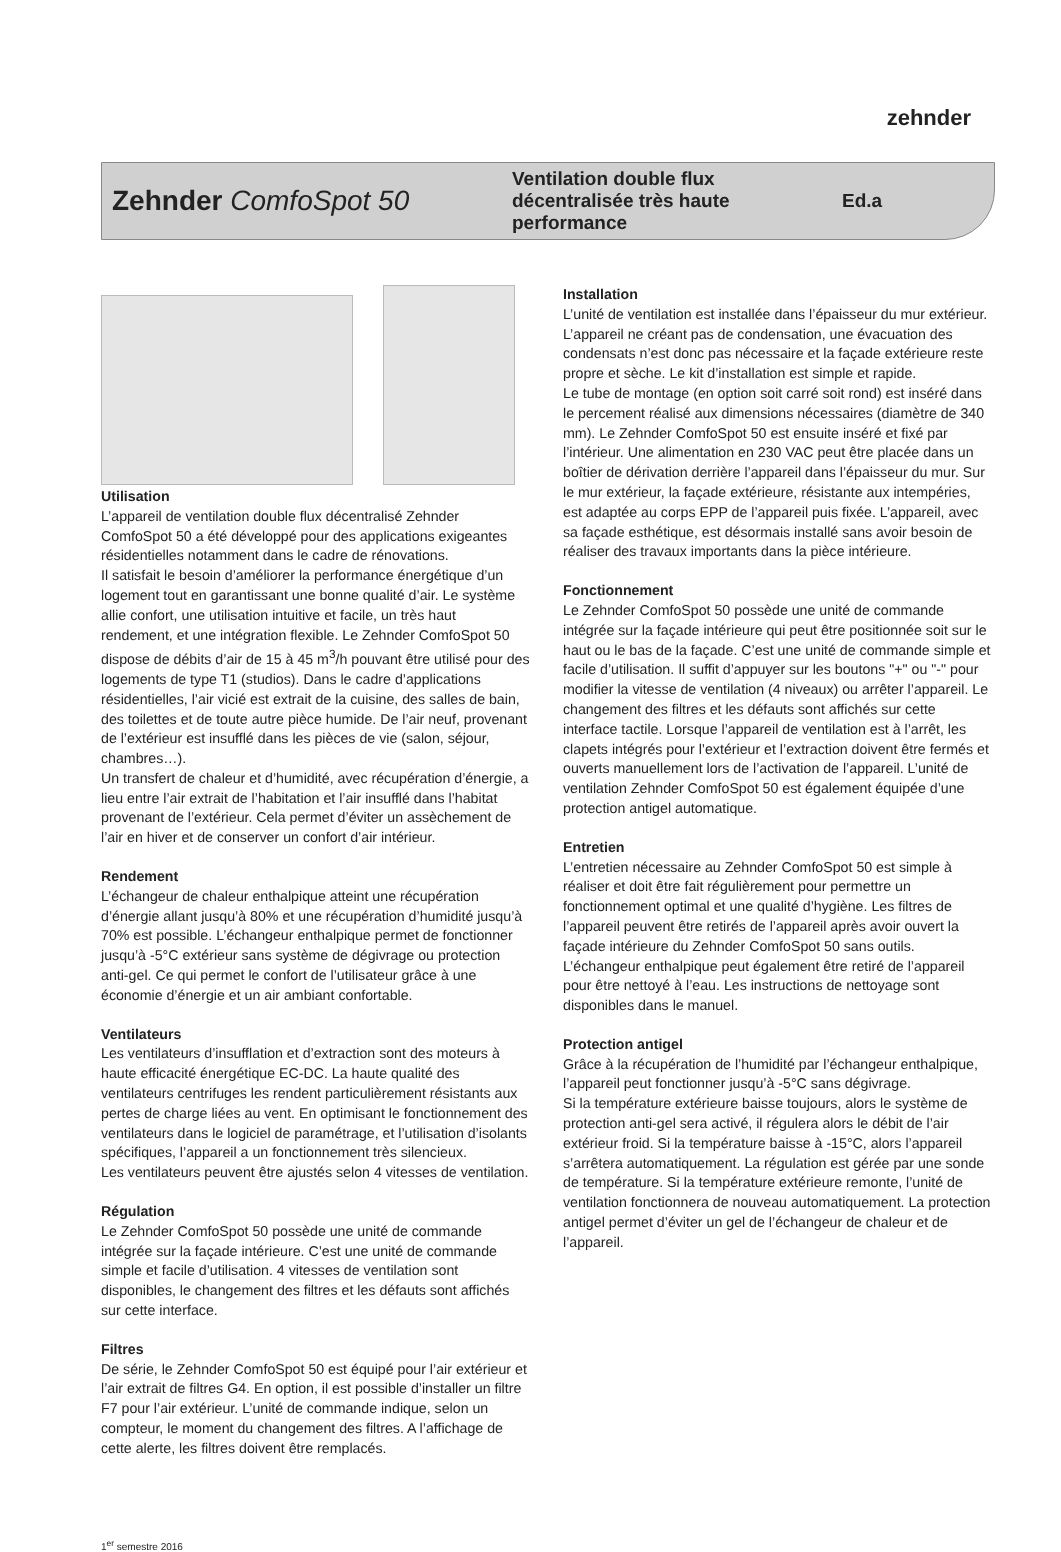zehnder
Zehnder ComfoSpot 50
Ventilation double flux décentralisée très haute performance
Ed.a
Utilisation
L’appareil de ventilation double flux décentralisé Zehnder ComfoSpot 50 a été développé pour des applications exigeantes résidentielles notamment dans le cadre de rénovations.
Il satisfait le besoin d’améliorer la performance énergétique d’un logement tout en garantissant une bonne qualité d’air. Le système allie confort, une utilisation intuitive et facile, un très haut rendement, et une intégration flexible. Le Zehnder ComfoSpot 50 dispose de débits d’air de 15 à 45 m<sup>3</sup>/h pouvant être utilisé pour des logements de type T1 (studios). Dans le cadre d’applications résidentielles, l’air vicié est extrait de la cuisine, des salles de bain, des toilettes et de toute autre pièce humide. De l’air neuf, provenant de l’extérieur est insufflé dans les pièces de vie (salon, séjour, chambres…).
Un transfert de chaleur et d’humidité, avec récupération d’énergie, a lieu entre l’air extrait de l’habitation et l’air insufflé dans l’habitat provenant de l’extérieur. Cela permet d’éviter un assèchement de l’air en hiver et de conserver un confort d’air intérieur.
Rendement
L’échangeur de chaleur enthalpique atteint une récupération d’énergie allant jusqu’à 80% et une récupération d’humidité jusqu’à 70% est possible. L’échangeur enthalpique permet de fonctionner jusqu’à -5°C extérieur sans système de dégivrage ou protection anti-gel. Ce qui permet le confort de l’utilisateur grâce à une économie d’énergie et un air ambiant confortable.
Ventilateurs
Les ventilateurs d’insufflation et d’extraction sont des moteurs à haute efficacité énergétique EC-DC. La haute qualité des ventilateurs centrifuges les rendent particulièrement résistants aux pertes de charge liées au vent. En optimisant le fonctionnement des ventilateurs dans le logiciel de paramétrage, et l’utilisation d’isolants spécifiques, l’appareil a un fonctionnement très silencieux.
Les ventilateurs peuvent être ajustés selon 4 vitesses de ventilation.
Régulation
Le Zehnder ComfoSpot 50 possède une unité de commande intégrée sur la façade intérieure. C’est une unité de commande simple et facile d’utilisation. 4 vitesses de ventilation sont disponibles, le changement des filtres et les défauts sont affichés sur cette interface.
Filtres
De série, le Zehnder ComfoSpot 50 est équipé pour l’air extérieur et l’air extrait de filtres G4. En option, il est possible d’installer un filtre F7 pour l’air extérieur. L’unité de commande indique, selon un compteur, le moment du changement des filtres. A l’affichage de cette alerte, les filtres doivent être remplacés.
Installation
L’unité de ventilation est installée dans l’épaisseur du mur extérieur. L’appareil ne créant pas de condensation, une évacuation des condensats n’est donc pas nécessaire et la façade extérieure reste propre et sèche. Le kit d’installation est simple et rapide.
Le tube de montage (en option soit carré soit rond) est inséré dans le percement réalisé aux dimensions nécessaires (diamètre de 340 mm). Le Zehnder ComfoSpot 50 est ensuite inséré et fixé par l’intérieur. Une alimentation en 230 VAC peut être placée dans un boîtier de dérivation derrière l’appareil dans l’épaisseur du mur. Sur le mur extérieur, la façade extérieure, résistante aux intempéries, est adaptée au corps EPP de l’appareil puis fixée. L’appareil, avec sa façade esthétique, est désormais installé sans avoir besoin de réaliser des travaux importants dans la pièce intérieure.
Fonctionnement
Le Zehnder ComfoSpot 50 possède une unité de commande intégrée sur la façade intérieure qui peut être positionnée soit sur le haut ou le bas de la façade. C’est une unité de commande simple et facile d’utilisation. Il suffit d’appuyer sur les boutons "+" ou "-" pour modifier la vitesse de ventilation (4 niveaux) ou arrêter l’appareil. Le changement des filtres et les défauts sont affichés sur cette interface tactile. Lorsque l’appareil de ventilation est à l’arrêt, les clapets intégrés pour l’extérieur et l’extraction doivent être fermés et ouverts manuellement lors de l’activation de l’appareil. L’unité de ventilation Zehnder ComfoSpot 50 est également équipée d’une protection antigel automatique.
Entretien
L’entretien nécessaire au Zehnder ComfoSpot 50 est simple à réaliser et doit être fait régulièrement pour permettre un fonctionnement optimal et une qualité d’hygiène. Les filtres de l’appareil peuvent être retirés de l’appareil après avoir ouvert la façade intérieure du Zehnder ComfoSpot 50 sans outils. L’échangeur enthalpique peut également être retiré de l’appareil pour être nettoyé à l’eau. Les instructions de nettoyage sont disponibles dans le manuel.
Protection antigel
Grâce à la récupération de l’humidité par l’échangeur enthalpique, l’appareil peut fonctionner jusqu’à -5°C sans dégivrage.
Si la température extérieure baisse toujours, alors le système de protection anti-gel sera activé, il régulera alors le débit de l’air extérieur froid. Si la température baisse à -15°C, alors l’appareil s’arrêtera automatiquement. La régulation est gérée par une sonde de température. Si la température extérieure remonte, l’unité de ventilation fonctionnera de nouveau automatiquement. La protection antigel permet d’éviter un gel de l’échangeur de chaleur et de l’appareil.
1<sup>er</sup> semestre 2016